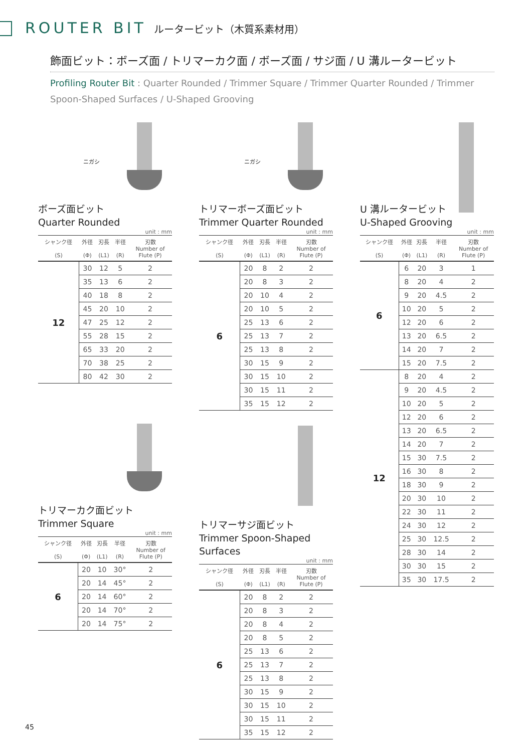ROUTER BIT ルータービット（木質系素材用）
飾面ビット：ボーズ面 / トリマーカク面 / ボーズ面 / サジ面 / U 溝ルータービット
Profiling Router Bit : Quarter Rounded / Trimmer Square / Trimmer Quarter Rounded / Trimmer Spoon-Shaped Surfaces / U-Shaped Grooving
ニガシ
ボーズ面ビット
Quarter Rounded
unit : mm
| シャンク径 (S) | 外径 (Φ) | 刃長 (L1) | 半径 (R) | 刃数 Number of Flute (P) |
| --- | --- | --- | --- | --- |
| 12 | 30 | 12 | 5 | 2 |
| | 35 | 13 | 6 | 2 |
| | 40 | 18 | 8 | 2 |
| | 45 | 20 | 10 | 2 |
| | 47 | 25 | 12 | 2 |
| | 55 | 28 | 15 | 2 |
| | 65 | 33 | 20 | 2 |
| | 70 | 38 | 25 | 2 |
| | 80 | 42 | 30 | 2 |
トリマーカク面ビット
Trimmer Square
unit : mm
| シャンク径 (S) | 外径 (Φ) | 刃長 (L1) | 半径 (R) | 刃数 Number of Flute (P) |
| --- | --- | --- | --- | --- |
| 6 | 20 | 10 | 30° | 2 |
| | 20 | 14 | 45° | 2 |
| | 20 | 14 | 60° | 2 |
| | 20 | 14 | 70° | 2 |
| | 20 | 14 | 75° | 2 |
ニガシ
トリマーボーズ面ビット
Trimmer Quarter Rounded
unit : mm
| シャンク径 (S) | 外径 (Φ) | 刃長 (L1) | 半径 (R) | 刃数 Number of Flute (P) |
| --- | --- | --- | --- | --- |
| 6 | 20 | 8 | 2 | 2 |
| | 20 | 8 | 3 | 2 |
| | 20 | 10 | 4 | 2 |
| | 20 | 10 | 5 | 2 |
| | 25 | 13 | 6 | 2 |
| | 25 | 13 | 7 | 2 |
| | 25 | 13 | 8 | 2 |
| | 30 | 15 | 9 | 2 |
| | 30 | 15 | 10 | 2 |
| | 30 | 15 | 11 | 2 |
| | 35 | 15 | 12 | 2 |
トリマーサジ面ビット
Trimmer Spoon-Shaped Surfaces
unit : mm
| シャンク径 (S) | 外径 (Φ) | 刃長 (L1) | 半径 (R) | 刃数 Number of Flute (P) |
| --- | --- | --- | --- | --- |
| 6 | 20 | 8 | 2 | 2 |
| | 20 | 8 | 3 | 2 |
| | 20 | 8 | 4 | 2 |
| | 20 | 8 | 5 | 2 |
| | 25 | 13 | 6 | 2 |
| | 25 | 13 | 7 | 2 |
| | 25 | 13 | 8 | 2 |
| | 30 | 15 | 9 | 2 |
| | 30 | 15 | 10 | 2 |
| | 30 | 15 | 11 | 2 |
| | 35 | 15 | 12 | 2 |
U 溝ルータービット
U-Shaped Grooving
unit : mm
| シャンク径 (S) | 外径 (Φ) | 刃長 (L1) | 半径 (R) | 刃数 Number of Flute (P) |
| --- | --- | --- | --- | --- |
| 6 | 6 | 20 | 3 | 1 |
| | 8 | 20 | 4 | 2 |
| | 9 | 20 | 4.5 | 2 |
| | 10 | 20 | 5 | 2 |
| | 12 | 20 | 6 | 2 |
| | 13 | 20 | 6.5 | 2 |
| | 14 | 20 | 7 | 2 |
| | 15 | 20 | 7.5 | 2 |
| 12 | 8 | 20 | 4 | 2 |
| | 9 | 20 | 4.5 | 2 |
| | 10 | 20 | 5 | 2 |
| | 12 | 20 | 6 | 2 |
| | 13 | 20 | 6.5 | 2 |
| | 14 | 20 | 7 | 2 |
| | 15 | 30 | 7.5 | 2 |
| | 16 | 30 | 8 | 2 |
| | 18 | 30 | 9 | 2 |
| | 20 | 30 | 10 | 2 |
| | 22 | 30 | 11 | 2 |
| | 24 | 30 | 12 | 2 |
| | 25 | 30 | 12.5 | 2 |
| | 28 | 30 | 14 | 2 |
| | 30 | 30 | 15 | 2 |
| | 35 | 30 | 17.5 | 2 |
45